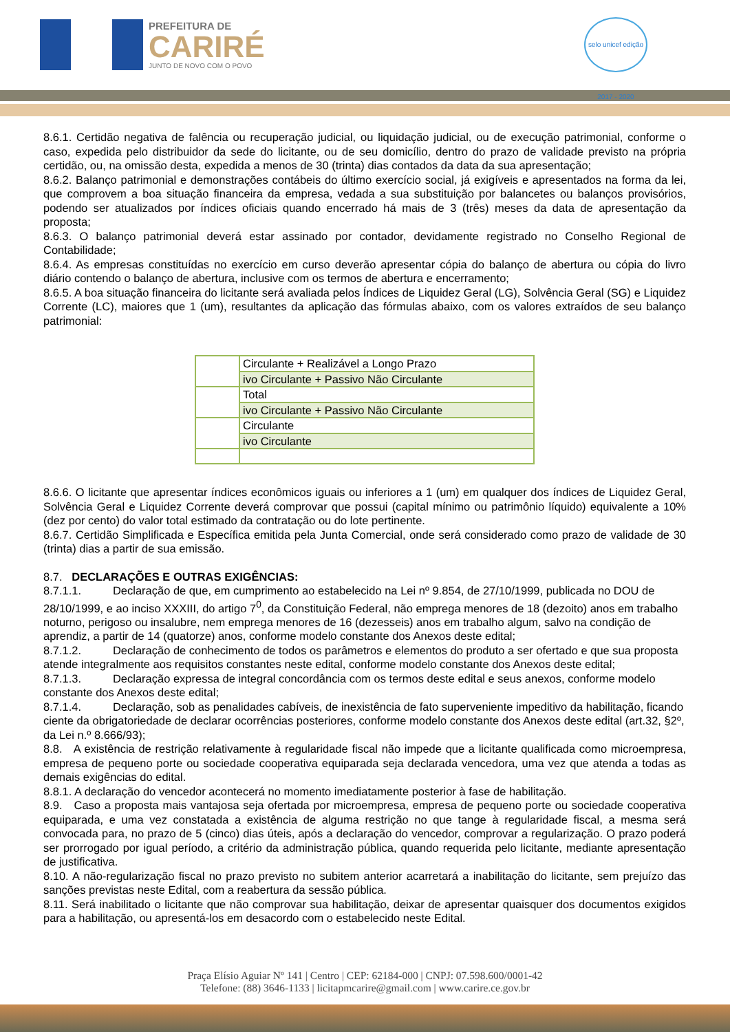PREFEITURA DE
CARIRÉ
JUNTO DE NOVO COM O POVO
selo unicef edição 2017 - 2020
8.6.1. Certidão negativa de falência ou recuperação judicial, ou liquidação judicial, ou de execução patrimonial, conforme o caso, expedida pelo distribuidor da sede do licitante, ou de seu domicílio, dentro do prazo de validade previsto na própria certidão, ou, na omissão desta, expedida a menos de 30 (trinta) dias contados da data da sua apresentação;
8.6.2. Balanço patrimonial e demonstrações contábeis do último exercício social, já exigíveis e apresentados na forma da lei, que comprovem a boa situação financeira da empresa, vedada a sua substituição por balancetes ou balanços provisórios, podendo ser atualizados por índices oficiais quando encerrado há mais de 3 (três) meses da data de apresentação da proposta;
8.6.3. O balanço patrimonial deverá estar assinado por contador, devidamente registrado no Conselho Regional de Contabilidade;
8.6.4. As empresas constituídas no exercício em curso deverão apresentar cópia do balanço de abertura ou cópia do livro diário contendo o balanço de abertura, inclusive com os termos de abertura e encerramento;
8.6.5. A boa situação financeira do licitante será avaliada pelos Índices de Liquidez Geral (LG), Solvência Geral (SG) e Liquidez Corrente (LC), maiores que 1 (um), resultantes da aplicação das fórmulas abaixo, com os valores extraídos de seu balanço patrimonial:
| | Circulante + Realizável a Longo Prazo |
| | ivo Circulante + Passivo Não Circulante |
| | Total |
| | ivo Circulante + Passivo Não Circulante |
| | Circulante |
| | ivo Circulante |
8.6.6. O licitante que apresentar índices econômicos iguais ou inferiores a 1 (um) em qualquer dos índices de Liquidez Geral, Solvência Geral e Liquidez Corrente deverá comprovar que possui (capital mínimo ou patrimônio líquido) equivalente a 10% (dez por cento) do valor total estimado da contratação ou do lote pertinente.
8.6.7. Certidão Simplificada e Específica emitida pela Junta Comercial, onde será considerado como prazo de validade de 30 (trinta) dias a partir de sua emissão.
8.7. DECLARAÇÕES E OUTRAS EXIGÊNCIAS:
8.7.1.1. Declaração de que, em cumprimento ao estabelecido na Lei nº 9.854, de 27/10/1999, publicada no DOU de 28/10/1999, e ao inciso XXXIII, do artigo 7<sup>0</sup>, da Constituição Federal, não emprega menores de 18 (dezoito) anos em trabalho noturno, perigoso ou insalubre, nem emprega menores de 16 (dezesseis) anos em trabalho algum, salvo na condição de aprendiz, a partir de 14 (quatorze) anos, conforme modelo constante dos Anexos deste edital;
8.7.1.2. Declaração de conhecimento de todos os parâmetros e elementos do produto a ser ofertado e que sua proposta atende integralmente aos requisitos constantes neste edital, conforme modelo constante dos Anexos deste edital;
8.7.1.3. Declaração expressa de integral concordância com os termos deste edital e seus anexos, conforme modelo constante dos Anexos deste edital;
8.7.1.4. Declaração, sob as penalidades cabíveis, de inexistência de fato superveniente impeditivo da habilitação, ficando ciente da obrigatoriedade de declarar ocorrências posteriores, conforme modelo constante dos Anexos deste edital (art.32, §2º, da Lei n.º 8.666/93);
8.8. A existência de restrição relativamente à regularidade fiscal não impede que a licitante qualificada como microempresa, empresa de pequeno porte ou sociedade cooperativa equiparada seja declarada vencedora, uma vez que atenda a todas as demais exigências do edital.
8.8.1. A declaração do vencedor acontecerá no momento imediatamente posterior à fase de habilitação.
8.9. Caso a proposta mais vantajosa seja ofertada por microempresa, empresa de pequeno porte ou sociedade cooperativa equiparada, e uma vez constatada a existência de alguma restrição no que tange à regularidade fiscal, a mesma será convocada para, no prazo de 5 (cinco) dias úteis, após a declaração do vencedor, comprovar a regularização. O prazo poderá ser prorrogado por igual período, a critério da administração pública, quando requerida pelo licitante, mediante apresentação de justificativa.
8.10. A não-regularização fiscal no prazo previsto no subitem anterior acarretará a inabilitação do licitante, sem prejuízo das sanções previstas neste Edital, com a reabertura da sessão pública.
8.11. Será inabilitado o licitante que não comprovar sua habilitação, deixar de apresentar quaisquer dos documentos exigidos para a habilitação, ou apresentá-los em desacordo com o estabelecido neste Edital.
Praça Elísio Aguiar Nº 141 | Centro | CEP: 62184-000 | CNPJ: 07.598.600/0001-42
Telefone: (88) 3646-1133 | licitapmcarire@gmail.com | www.carire.ce.gov.br